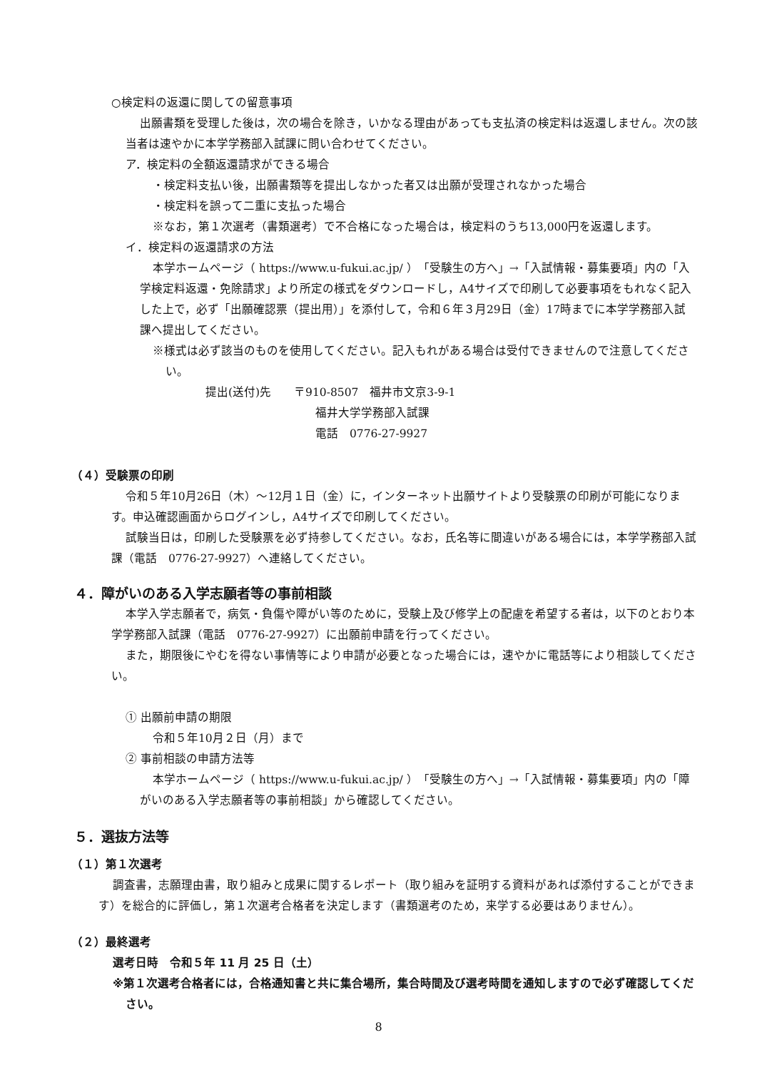○検定料の返還に関しての留意事項
出願書類を受理した後は，次の場合を除き，いかなる理由があっても支払済の検定料は返還しません。次の該当者は速やかに本学学務部入試課に問い合わせてください。
ア．検定料の全額返還請求ができる場合
・検定料支払い後，出願書類等を提出しなかった者又は出願が受理されなかった場合
・検定料を誤って二重に支払った場合
※なお，第１次選考（書類選考）で不合格になった場合は，検定料のうち13,000円を返還します。
イ．検定料の返還請求の方法
本学ホームページ（ https://www.u-fukui.ac.jp/ ）「受験生の方へ」→「入試情報・募集要項」内の「入学検定料返還・免除請求」より所定の様式をダウンロードし，A4サイズで印刷して必要事項をもれなく記入した上で，必ず「出願確認票（提出用）」を添付して，令和６年３月29日（金）17時までに本学学務部入試課へ提出してください。
※様式は必ず該当のものを使用してください。記入もれがある場合は受付できませんので注意してください。
提出(送付)先　　〒910-8507　福井市文京3-9-1
福井大学学務部入試課
電話　0776-27-9927
（４）受験票の印刷
令和５年10月26日（木）～12月１日（金）に，インターネット出願サイトより受験票の印刷が可能になります。申込確認画面からログインし，A4サイズで印刷してください。
試験当日は，印刷した受験票を必ず持参してください。なお，氏名等に間違いがある場合には，本学学務部入試課（電話　0776-27-9927）へ連絡してください。
４．障がいのある入学志願者等の事前相談
本学入学志願者で，病気・負傷や障がい等のために，受験上及び修学上の配慮を希望する者は，以下のとおり本学学務部入試課（電話　0776-27-9927）に出願前申請を行ってください。
また，期限後にやむを得ない事情等により申請が必要となった場合には，速やかに電話等により相談してください。
① 出願前申請の期限
令和５年10月２日（月）まで
② 事前相談の申請方法等
本学ホームページ（ https://www.u-fukui.ac.jp/ ）「受験生の方へ」→「入試情報・募集要項」内の「障がいのある入学志願者等の事前相談」から確認してください。
５．選抜方法等
（１）第１次選考
調査書，志願理由書，取り組みと成果に関するレポート（取り組みを証明する資料があれば添付することができます）を総合的に評価し，第１次選考合格者を決定します（書類選考のため，来学する必要はありません）。
（２）最終選考
選考日時　令和５年 11 月 25 日（土）
※第１次選考合格者には，合格通知書と共に集合場所，集合時間及び選考時間を通知しますので必ず確認してください。
8